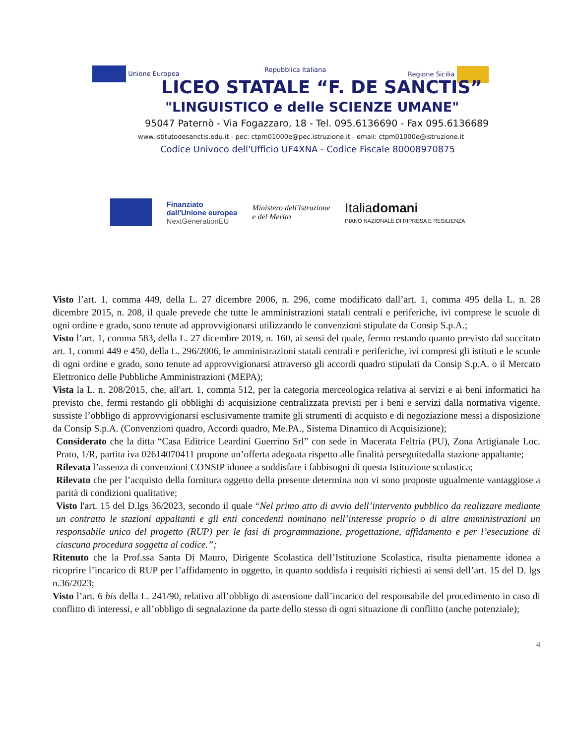Unione Europea Repubblica Italiana Regione Sicilia
LICEO STATALE “F. DE SANCTIS”
"LINGUISTICO e delle SCIENZE UMANE"
95047 Paternò - Via Fogazzaro, 18 - Tel. 095.6136690 - Fax 095.6136689
www.istitutodesanctis.edu.it - pec: ctpm01000e@pec.istruzione.it - email: ctpm01000e@istruzione.it
Codice Univoco dell'Ufficio UF4XNA - Codice Fiscale 80008970875
Finanziato
dall'Unione europea
NextGenerationEU
Ministero dell'Istruzione
e del Merito
Italiadomani
PIANO NAZIONALE DI RIPRESA E RESILIENZA
Visto l’art. 1, comma 449, della L. 27 dicembre 2006, n. 296, come modificato dall’art. 1, comma 495 della L. n. 28 dicembre 2015, n. 208, il quale prevede che tutte le amministrazioni statali centrali e periferiche, ivi comprese le scuole di ogni ordine e grado, sono tenute ad approvvigionarsi utilizzando le convenzioni stipulate da Consip S.p.A.;
Visto l’art. 1, comma 583, della L. 27 dicembre 2019, n. 160, ai sensi del quale, fermo restando quanto previsto dal succitato art. 1, commi 449 e 450, della L. 296/2006, le amministrazioni statali centrali e periferiche, ivi compresi gli istituti e le scuole di ogni ordine e grado, sono tenute ad approvvigionarsi attraverso gli accordi quadro stipulati da Consip S.p.A. o il Mercato Elettronico delle Pubbliche Amministrazioni (MEPA);
Vista la L. n. 208/2015, che, all'art. 1, comma 512, per la categoria merceologica relativa ai servizi e ai beni informatici ha previsto che, fermi restando gli obblighi di acquisizione centralizzata previsti per i beni e servizi dalla normativa vigente, sussiste l’obbligo di approvvigionarsi esclusivamente tramite gli strumenti di acquisto e di negoziazione messi a disposizione da Consip S.p.A. (Convenzioni quadro, Accordi quadro, Me.PA., Sistema Dinamico di Acquisizione);
Considerato che la ditta “Casa Editrice Leardini Guerrino Srl” con sede in Macerata Feltria (PU), Zona Artigianale Loc. Prato, 1/R, partita iva 02614070411 propone un’offerta adeguata rispetto alle finalità perseguitedalla stazione appaltante;
Rilevata l’assenza di convenzioni CONSIP idonee a soddisfare i fabbisogni di questa Istituzione scolastica;
Rilevato che per l’acquisto della fornitura oggetto della presente determina non vi sono proposte ugualmente vantaggiose a parità di condizioni qualitative;
Visto l'art. 15 del D.lgs 36/2023, secondo il quale “Nel primo atto di avvio dell’intervento pubblico da realizzare mediante un contratto le stazioni appaltanti e gli enti concedenti nominano nell’interesse proprio o di altre amministrazioni un responsabile unico del progetto (RUP) per le fasi di programmazione, progettazione, affidamento e per l’esecuzione di ciascuna procedura soggetta al codice.”;
Ritenuto che la Prof.ssa Santa Di Mauro, Dirigente Scolastica dell’Istituzione Scolastica, risulta pienamente idonea a ricoprire l’incarico di RUP per l’affidamento in oggetto, in quanto soddisfa i requisiti richiesti ai sensi dell’art. 15 del D. lgs n.36/2023;
Visto l’art. 6 bis della L. 241/90, relativo all’obbligo di astensione dall’incarico del responsabile del procedimento in caso di conflitto di interessi, e all’obbligo di segnalazione da parte dello stesso di ogni situazione di conflitto (anche potenziale);
4